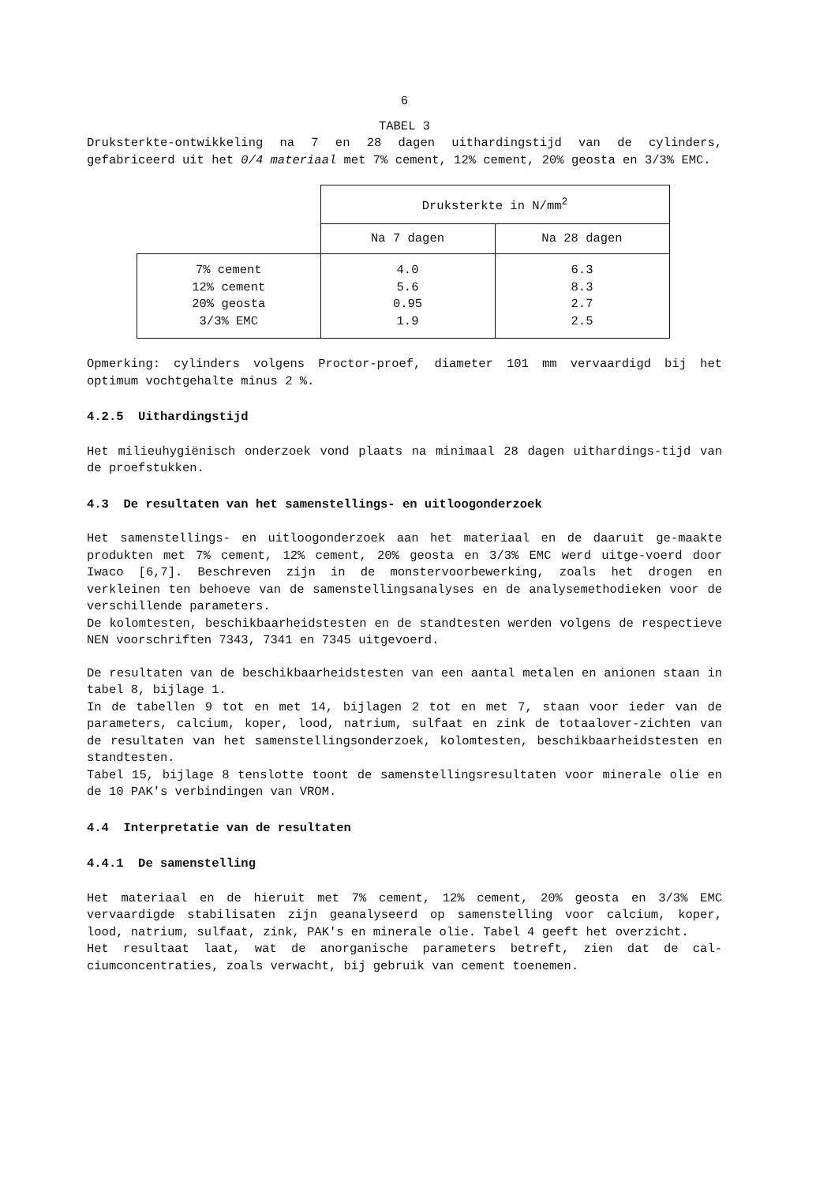6
TABEL 3
Druksterkte-ontwikkeling na 7 en 28 dagen uithardingstijd van de cylinders, gefabriceerd uit het 0/4 materiaal met 7% cement, 12% cement, 20% geosta en 3/3% EMC.
| | Druksterkte in N/mm<sup>2</sup> | |
| | Na 7 dagen | Na 28 dagen |
| 7% cement 12% cement 20% geosta 3/3% EMC | 4.0 5.6 0.95 1.9 | 6.3 8.3 2.7 2.5 |
Opmerking: cylinders volgens Proctor-proef, diameter 101 mm vervaardigd bij het optimum vochtgehalte minus 2 %.
4.2.5 Uithardingstijd
Het milieuhygiënisch onderzoek vond plaats na minimaal 28 dagen uithardings-tijd van de proefstukken.
4.3 De resultaten van het samenstellings- en uitloogonderzoek
Het samenstellings- en uitloogonderzoek aan het materiaal en de daaruit ge-maakte produkten met 7% cement, 12% cement, 20% geosta en 3/3% EMC werd uitge-voerd door Iwaco [6,7]. Beschreven zijn in de monstervoorbewerking, zoals het drogen en verkleinen ten behoeve van de samenstellingsanalyses en de analysemethodieken voor de verschillende parameters.
De kolomtesten, beschikbaarheidstesten en de standtesten werden volgens de respectieve NEN voorschriften 7343, 7341 en 7345 uitgevoerd.
De resultaten van de beschikbaarheidstesten van een aantal metalen en anionen staan in tabel 8, bijlage 1.
In de tabellen 9 tot en met 14, bijlagen 2 tot en met 7, staan voor ieder van de parameters, calcium, koper, lood, natrium, sulfaat en zink de totaalover-zichten van de resultaten van het samenstellingsonderzoek, kolomtesten, beschikbaarheidstesten en standtesten.
Tabel 15, bijlage 8 tenslotte toont de samenstellingsresultaten voor minerale olie en de 10 PAK's verbindingen van VROM.
4.4 Interpretatie van de resultaten
4.4.1 De samenstelling
Het materiaal en de hieruit met 7% cement, 12% cement, 20% geosta en 3/3% EMC vervaardigde stabilisaten zijn geanalyseerd op samenstelling voor calcium, koper, lood, natrium, sulfaat, zink, PAK's en minerale olie. Tabel 4 geeft het overzicht.
Het resultaat laat, wat de anorganische parameters betreft, zien dat de cal-ciumconcentraties, zoals verwacht, bij gebruik van cement toenemen.